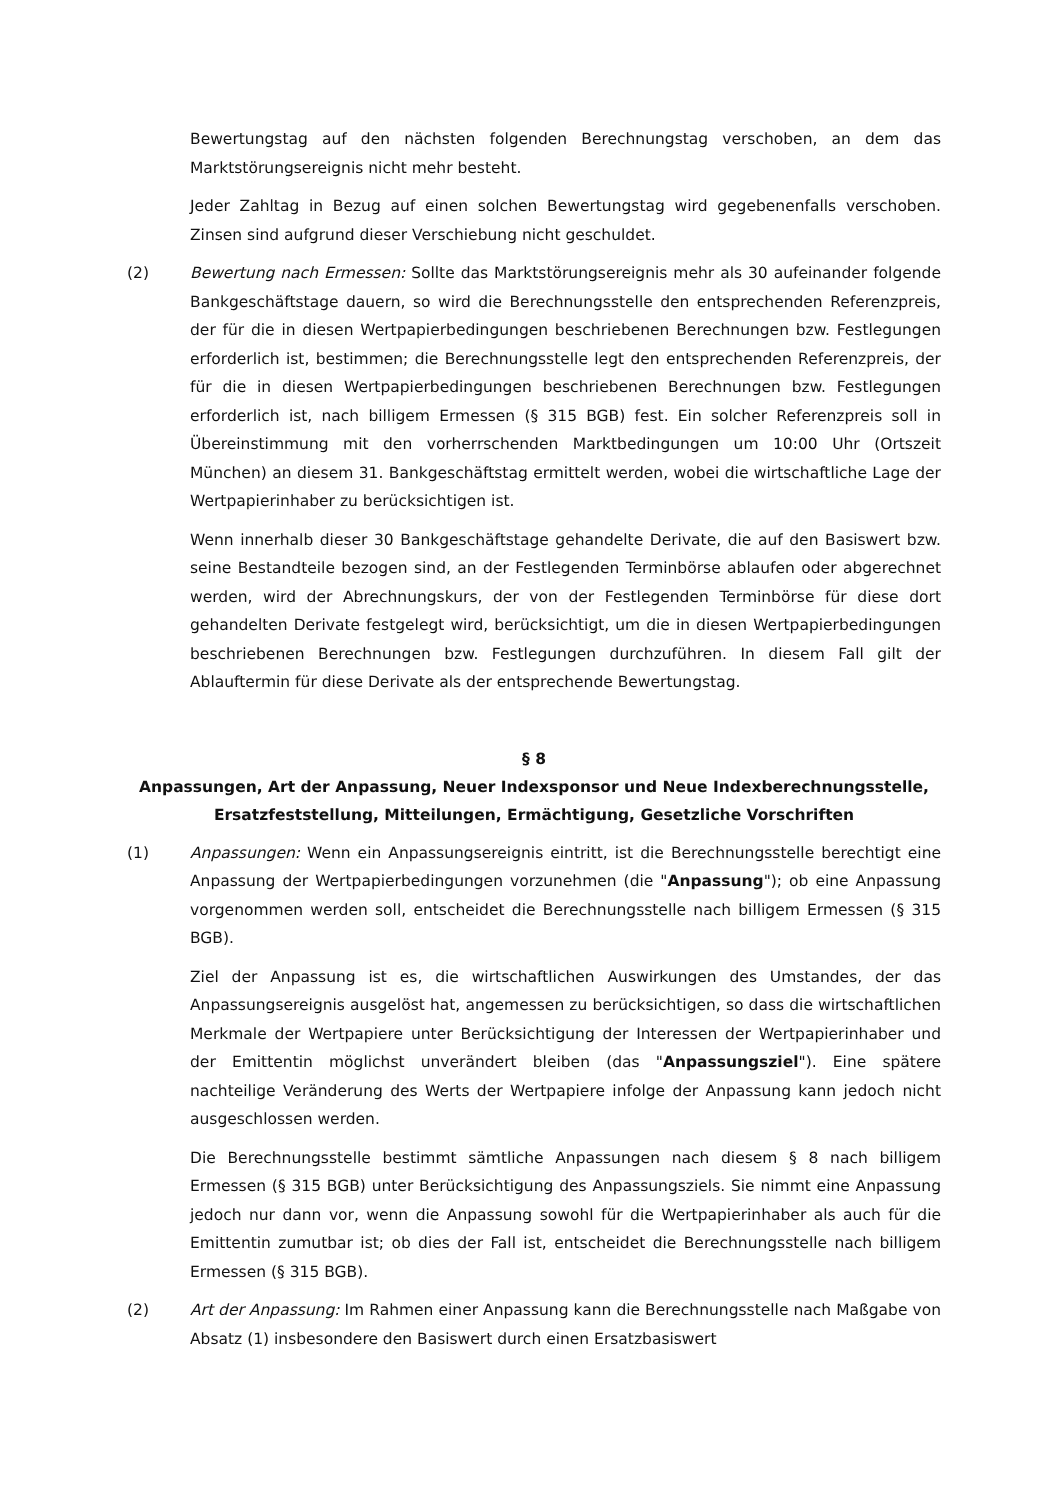Bewertungstag auf den nächsten folgenden Berechnungstag verschoben, an dem das Marktstörungsereignis nicht mehr besteht.
Jeder Zahltag in Bezug auf einen solchen Bewertungstag wird gegebenenfalls verschoben. Zinsen sind aufgrund dieser Verschiebung nicht geschuldet.
(2) Bewertung nach Ermessen: Sollte das Marktstörungsereignis mehr als 30 aufeinander folgende Bankgeschäftstage dauern, so wird die Berechnungsstelle den entsprechenden Referenzpreis, der für die in diesen Wertpapierbedingungen beschriebenen Berechnungen bzw. Festlegungen erforderlich ist, bestimmen; die Berechnungsstelle legt den entsprechenden Referenzpreis, der für die in diesen Wertpapierbedingungen beschriebenen Berechnungen bzw. Festlegungen erforderlich ist, nach billigem Ermessen (§ 315 BGB) fest. Ein solcher Referenzpreis soll in Übereinstimmung mit den vorherrschenden Marktbedingungen um 10:00 Uhr (Ortszeit München) an diesem 31. Bankgeschäftstag ermittelt werden, wobei die wirtschaftliche Lage der Wertpapierinhaber zu berücksichtigen ist.
Wenn innerhalb dieser 30 Bankgeschäftstage gehandelte Derivate, die auf den Basiswert bzw. seine Bestandteile bezogen sind, an der Festlegenden Terminbörse ablaufen oder abgerechnet werden, wird der Abrechnungskurs, der von der Festlegenden Terminbörse für diese dort gehandelten Derivate festgelegt wird, berücksichtigt, um die in diesen Wertpapierbedingungen beschriebenen Berechnungen bzw. Festlegungen durchzuführen. In diesem Fall gilt der Ablauftermin für diese Derivate als der entsprechende Bewertungstag.
§ 8
Anpassungen, Art der Anpassung, Neuer Indexsponsor und Neue Indexberechnungsstelle, Ersatzfeststellung, Mitteilungen, Ermächtigung, Gesetzliche Vorschriften
(1) Anpassungen: Wenn ein Anpassungsereignis eintritt, ist die Berechnungsstelle berechtigt eine Anpassung der Wertpapierbedingungen vorzunehmen (die "Anpassung"); ob eine Anpassung vorgenommen werden soll, entscheidet die Berechnungsstelle nach billigem Ermessen (§ 315 BGB).
Ziel der Anpassung ist es, die wirtschaftlichen Auswirkungen des Umstandes, der das Anpassungsereignis ausgelöst hat, angemessen zu berücksichtigen, so dass die wirtschaftlichen Merkmale der Wertpapiere unter Berücksichtigung der Interessen der Wertpapierinhaber und der Emittentin möglichst unverändert bleiben (das "Anpassungsziel"). Eine spätere nachteilige Veränderung des Werts der Wertpapiere infolge der Anpassung kann jedoch nicht ausgeschlossen werden.
Die Berechnungsstelle bestimmt sämtliche Anpassungen nach diesem § 8 nach billigem Ermessen (§ 315 BGB) unter Berücksichtigung des Anpassungsziels. Sie nimmt eine Anpassung jedoch nur dann vor, wenn die Anpassung sowohl für die Wertpapierinhaber als auch für die Emittentin zumutbar ist; ob dies der Fall ist, entscheidet die Berechnungsstelle nach billigem Ermessen (§ 315 BGB).
(2) Art der Anpassung: Im Rahmen einer Anpassung kann die Berechnungsstelle nach Maßgabe von Absatz (1) insbesondere den Basiswert durch einen Ersatzbasiswert